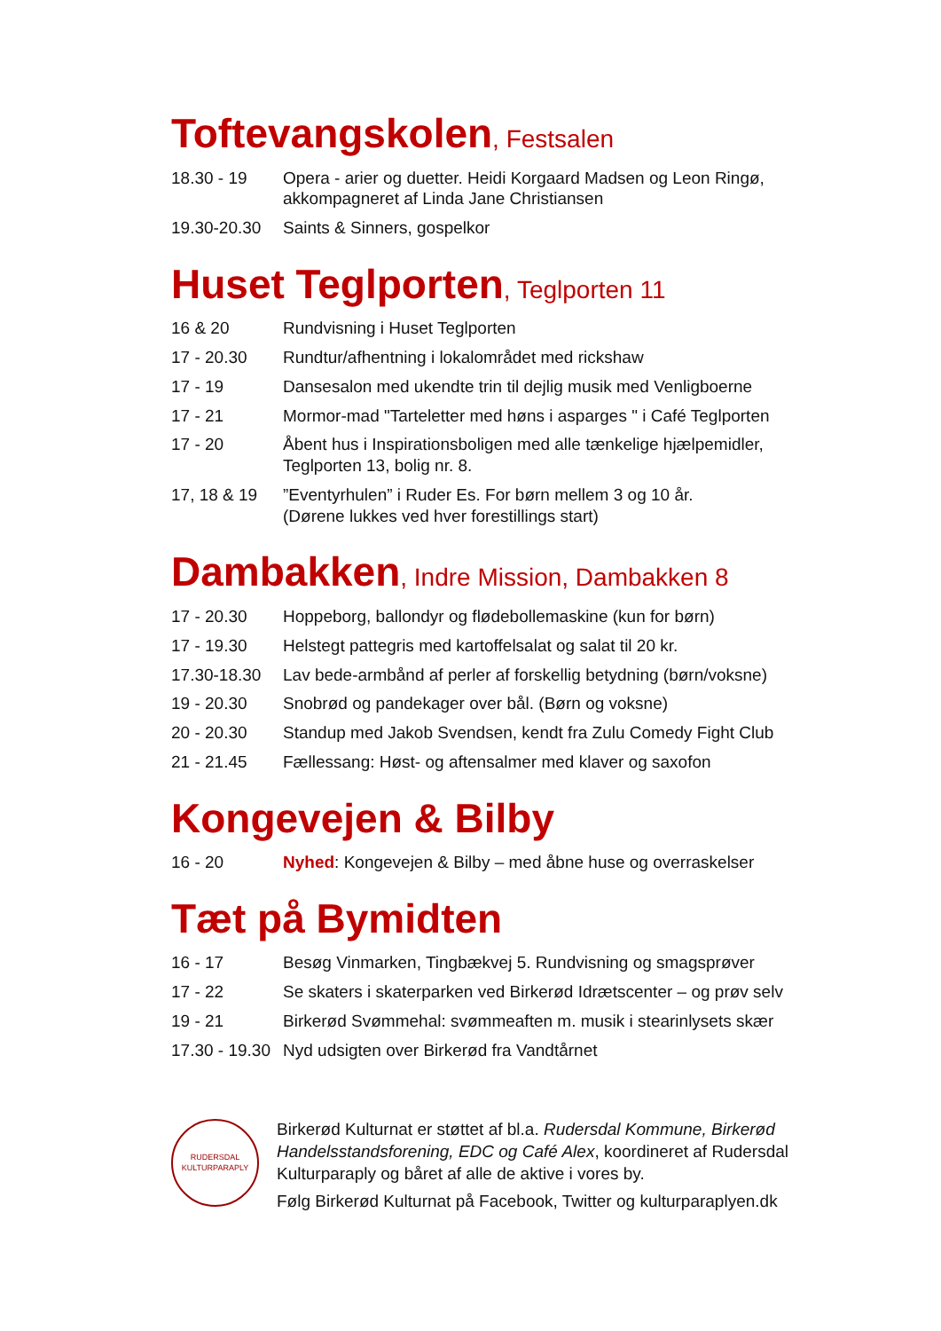Toftevangskolen, Festsalen
| 18.30 - 19 | Opera - arier og duetter. Heidi Korgaard Madsen og Leon Ringø, akkompagneret af Linda Jane Christiansen |
| 19.30-20.30 | Saints & Sinners, gospelkor |
Huset Teglporten, Teglporten 11
| 16 & 20 | Rundvisning i Huset Teglporten |
| 17 - 20.30 | Rundtur/afhentning i lokalområdet med rickshaw |
| 17 - 19 | Dansesalon med ukendte trin til dejlig musik med Venligboerne |
| 17 - 21 | Mormor-mad "Tarteletter med høns i asparges " i Café Teglporten |
| 17 - 20 | Åbent hus i Inspirationsboligen med alle tænkelige hjælpemidler, Teglporten 13, bolig nr. 8. |
| 17, 18 & 19 | ”Eventyrhulen” i Ruder Es. For børn mellem 3 og 10 år. (Dørene lukkes ved hver forestillings start) |
Dambakken, Indre Mission, Dambakken 8
| 17 - 20.30 | Hoppeborg, ballondyr og flødebollemaskine (kun for børn) |
| 17 - 19.30 | Helstegt pattegris med kartoffelsalat og salat til 20 kr. |
| 17.30-18.30 | Lav bede-armbånd af perler af forskellig betydning (børn/voksne) |
| 19 - 20.30 | Snobrød og pandekager over bål. (Børn og voksne) |
| 20 - 20.30 | Standup med Jakob Svendsen, kendt fra Zulu Comedy Fight Club |
| 21 - 21.45 | Fællessang: Høst- og aftensalmer med klaver og saxofon |
Kongevejen & Bilby
| 16 - 20 | Nyhed : Kongevejen & Bilby – med åbne huse og overraskelser |
Tæt på Bymidten
| 16 - 17 | Besøg Vinmarken, Tingbækvej 5. Rundvisning og smagsprøver |
| 17 - 22 | Se skaters i skaterparken ved Birkerød Idrætscenter – og prøv selv |
| 19 - 21 | Birkerød Svømmehal: svømmeaften m. musik i stearinlysets skær |
| 17.30 - 19.30 | Nyd udsigten over Birkerød fra Vandtårnet |
RUDERSDAL KULTURPARAPLY
Birkerød Kulturnat er støttet af bl.a. Rudersdal Kommune, Birkerød Handelsstandsforening, EDC og Café Alex, koordineret af Rudersdal Kulturparaply og båret af alle de aktive i vores by.
Følg Birkerød Kulturnat på Facebook, Twitter og kulturparaplyen.dk